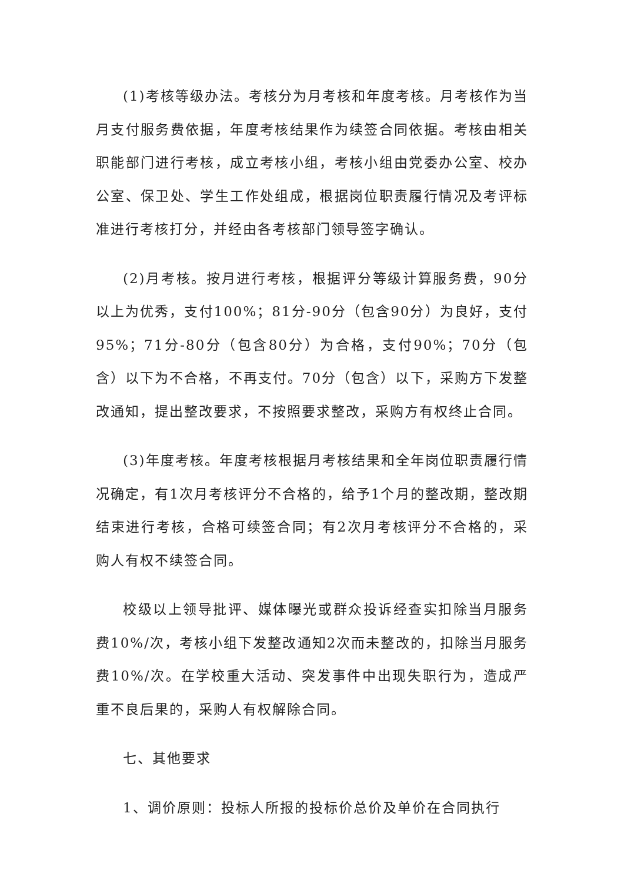(1)考核等级办法。考核分为月考核和年度考核。月考核作为当月支付服务费依据，年度考核结果作为续签合同依据。考核由相关职能部门进行考核，成立考核小组，考核小组由党委办公室、校办公室、保卫处、学生工作处组成，根据岗位职责履行情况及考评标准进行考核打分，并经由各考核部门领导签字确认。
(2)月考核。按月进行考核，根据评分等级计算服务费，90分以上为优秀，支付100%；81分-90分（包含90分）为良好，支付95%；71分-80分（包含80分）为合格，支付90%；70分（包含）以下为不合格，不再支付。70分（包含）以下，采购方下发整改通知，提出整改要求，不按照要求整改，采购方有权终止合同。
(3)年度考核。年度考核根据月考核结果和全年岗位职责履行情况确定，有1次月考核评分不合格的，给予1个月的整改期，整改期结束进行考核，合格可续签合同；有2次月考核评分不合格的，采购人有权不续签合同。
校级以上领导批评、媒体曝光或群众投诉经查实扣除当月服务费10%/次，考核小组下发整改通知2次而未整改的，扣除当月服务费10%/次。在学校重大活动、突发事件中出现失职行为，造成严重不良后果的，采购人有权解除合同。
七、其他要求
1、调价原则：投标人所报的投标价总价及单价在合同执行